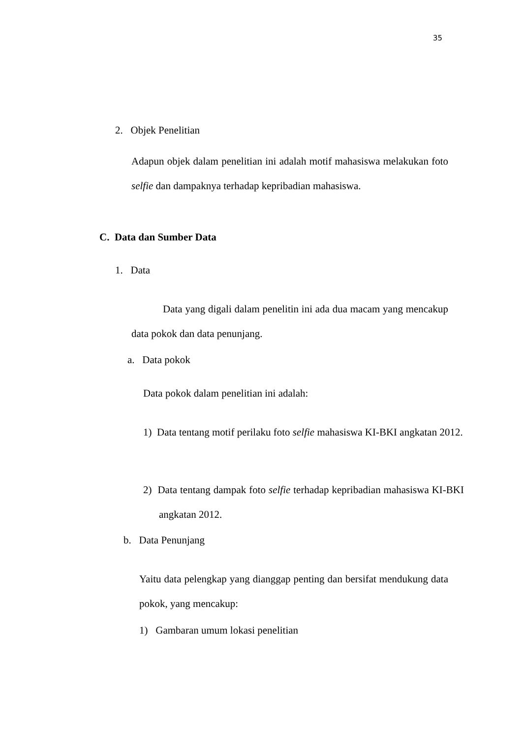35
2. Objek Penelitian
Adapun objek dalam penelitian ini adalah motif mahasiswa melakukan foto selfie dan dampaknya terhadap kepribadian mahasiswa.
C. Data dan Sumber Data
1. Data
Data yang digali dalam penelitin ini ada dua macam yang mencakup data pokok dan data penunjang.
a. Data pokok
Data pokok dalam penelitian ini adalah:
1) Data tentang motif perilaku foto selfie mahasiswa KI-BKI angkatan 2012.
2) Data tentang dampak foto selfie terhadap kepribadian mahasiswa KI-BKI angkatan 2012.
b. Data Penunjang
Yaitu data pelengkap yang dianggap penting dan bersifat mendukung data pokok, yang mencakup:
1) Gambaran umum lokasi penelitian